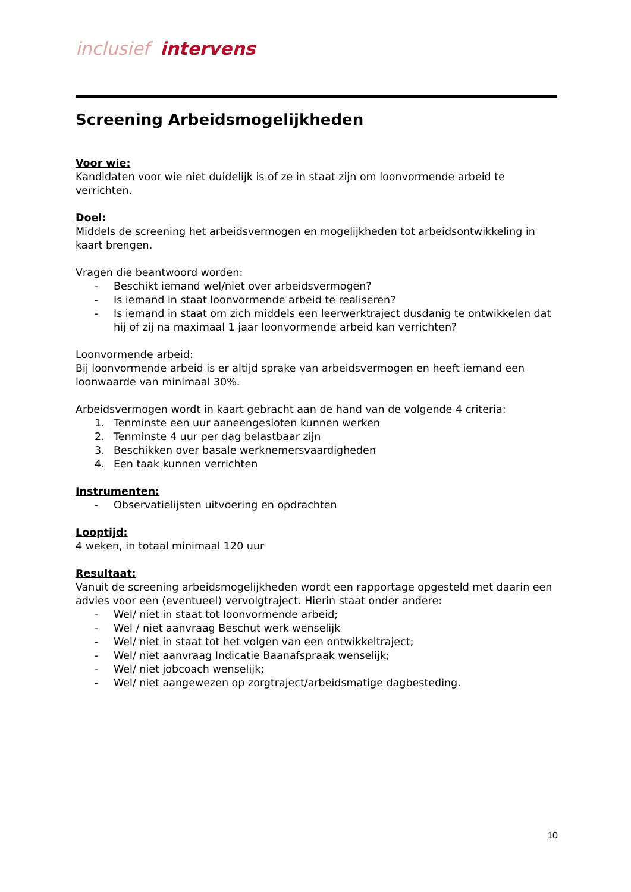inclusief intervens
Screening Arbeidsmogelijkheden
Voor wie:
Kandidaten voor wie niet duidelijk is of ze in staat zijn om loonvormende arbeid te verrichten.
Doel:
Middels de screening het arbeidsvermogen en mogelijkheden tot arbeidsontwikkeling in kaart brengen.
Vragen die beantwoord worden:
- Beschikt iemand wel/niet over arbeidsvermogen?
- Is iemand in staat loonvormende arbeid te realiseren?
- Is iemand in staat om zich middels een leerwerktraject dusdanig te ontwikkelen dat hij of zij na maximaal 1 jaar loonvormende arbeid kan verrichten?
Loonvormende arbeid:
Bij loonvormende arbeid is er altijd sprake van arbeidsvermogen en heeft iemand een loonwaarde van minimaal 30%.
Arbeidsvermogen wordt in kaart gebracht aan de hand van de volgende 4 criteria:
1. Tenminste een uur aaneengesloten kunnen werken
2. Tenminste 4 uur per dag belastbaar zijn
3. Beschikken over basale werknemersvaardigheden
4. Een taak kunnen verrichten
Instrumenten:
- Observatielijsten uitvoering en opdrachten
Looptijd:
4 weken, in totaal minimaal 120 uur
Resultaat:
Vanuit de screening arbeidsmogelijkheden wordt een rapportage opgesteld met daarin een advies voor een (eventueel) vervolgtraject. Hierin staat onder andere:
- Wel/ niet in staat tot loonvormende arbeid;
- Wel / niet aanvraag Beschut werk wenselijk
- Wel/ niet in staat tot het volgen van een ontwikkeltraject;
- Wel/ niet aanvraag Indicatie Baanafspraak wenselijk;
- Wel/ niet jobcoach wenselijk;
- Wel/ niet aangewezen op zorgtraject/arbeidsmatige dagbesteding.
10